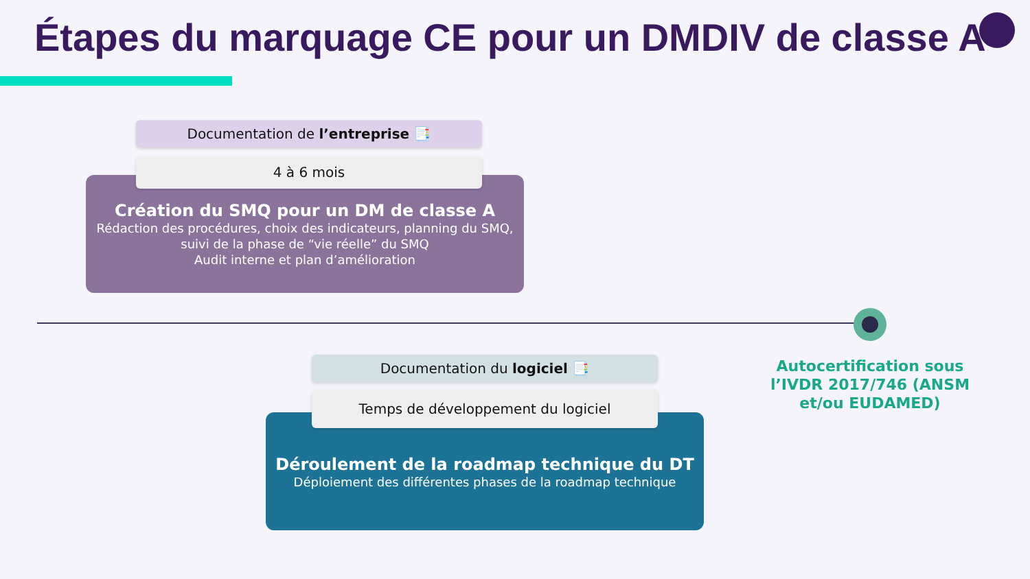Étapes du marquage CE pour un DMDIV de classe A
Création du SMQ pour un DM de classe A
Rédaction des procédures, choix des indicateurs, planning du SMQ, suivi de la phase de “vie réelle” du SMQ
Audit interne et plan d’amélioration
Documentation de l’entreprise 📑
4 à 6 mois
Autocertification sous l’IVDR 2017/746 (ANSM et/ou EUDAMED)
Déroulement de la roadmap technique du DT
Déploiement des différentes phases de la roadmap technique
Documentation du logiciel 📑
Temps de développement du logiciel